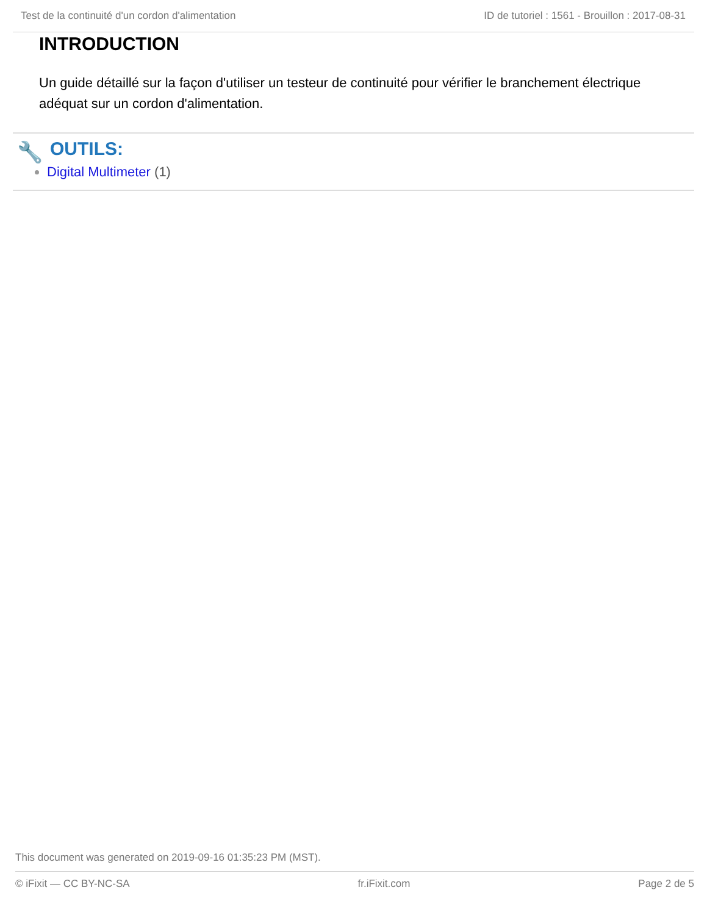Test de la continuité d'un cordon d'alimentation ID de tutoriel : 1561 - Brouillon : 2017-08-31
INTRODUCTION
Un guide détaillé sur la façon d'utiliser un testeur de continuité pour vérifier le branchement électrique adéquat sur un cordon d'alimentation.
🔧 OUTILS:
Digital Multimeter (1)
This document was generated on 2019-09-16 01:35:23 PM (MST).
© iFixit — CC BY-NC-SA fr.iFixit.com Page 2 de 5